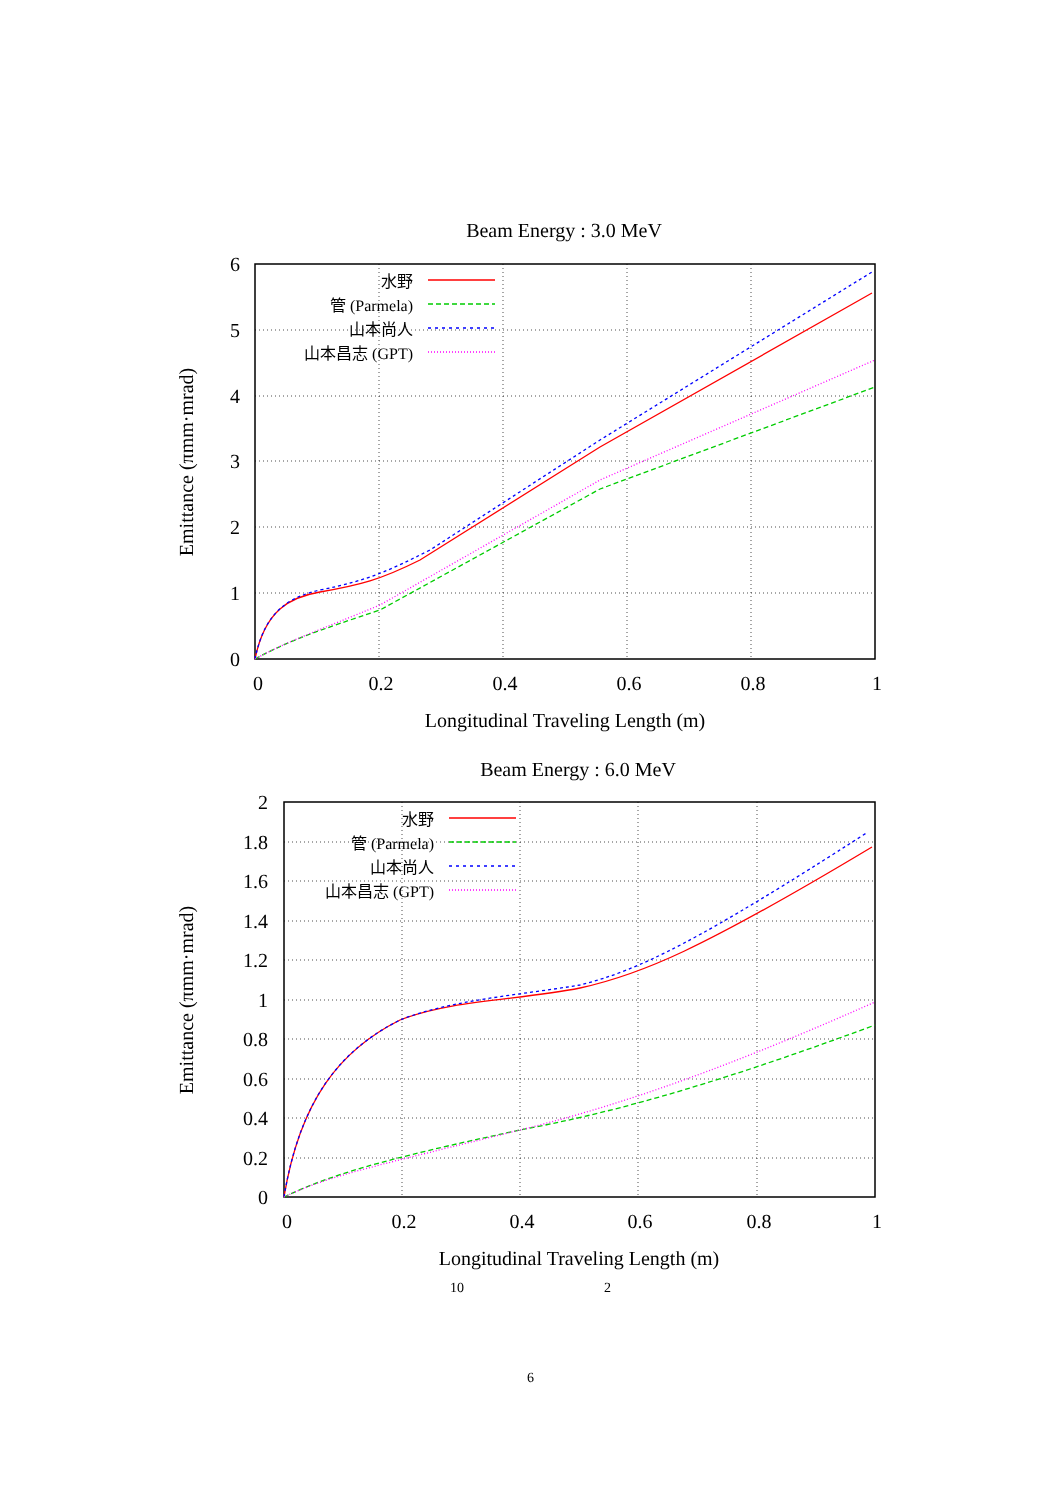Beam Energy : 3.0 MeV
0
1
2
3
4
5
6
0
0.2
0.4
0.6
0.8
1
Longitudinal Traveling Length (m)
Emittance (πmm·mrad)
水野
管 (Parmela)
山本尚人
山本昌志 (GPT)
Beam Energy : 6.0 MeV
0
0.2
0.4
0.6
0.8
1
1.2
1.4
1.6
1.8
2
0
0.2
0.4
0.6
0.8
1
Longitudinal Traveling Length (m)
Emittance (πmm·mrad)
水野
管 (Parmela)
山本尚人
山本昌志 (GPT)
10 2
6